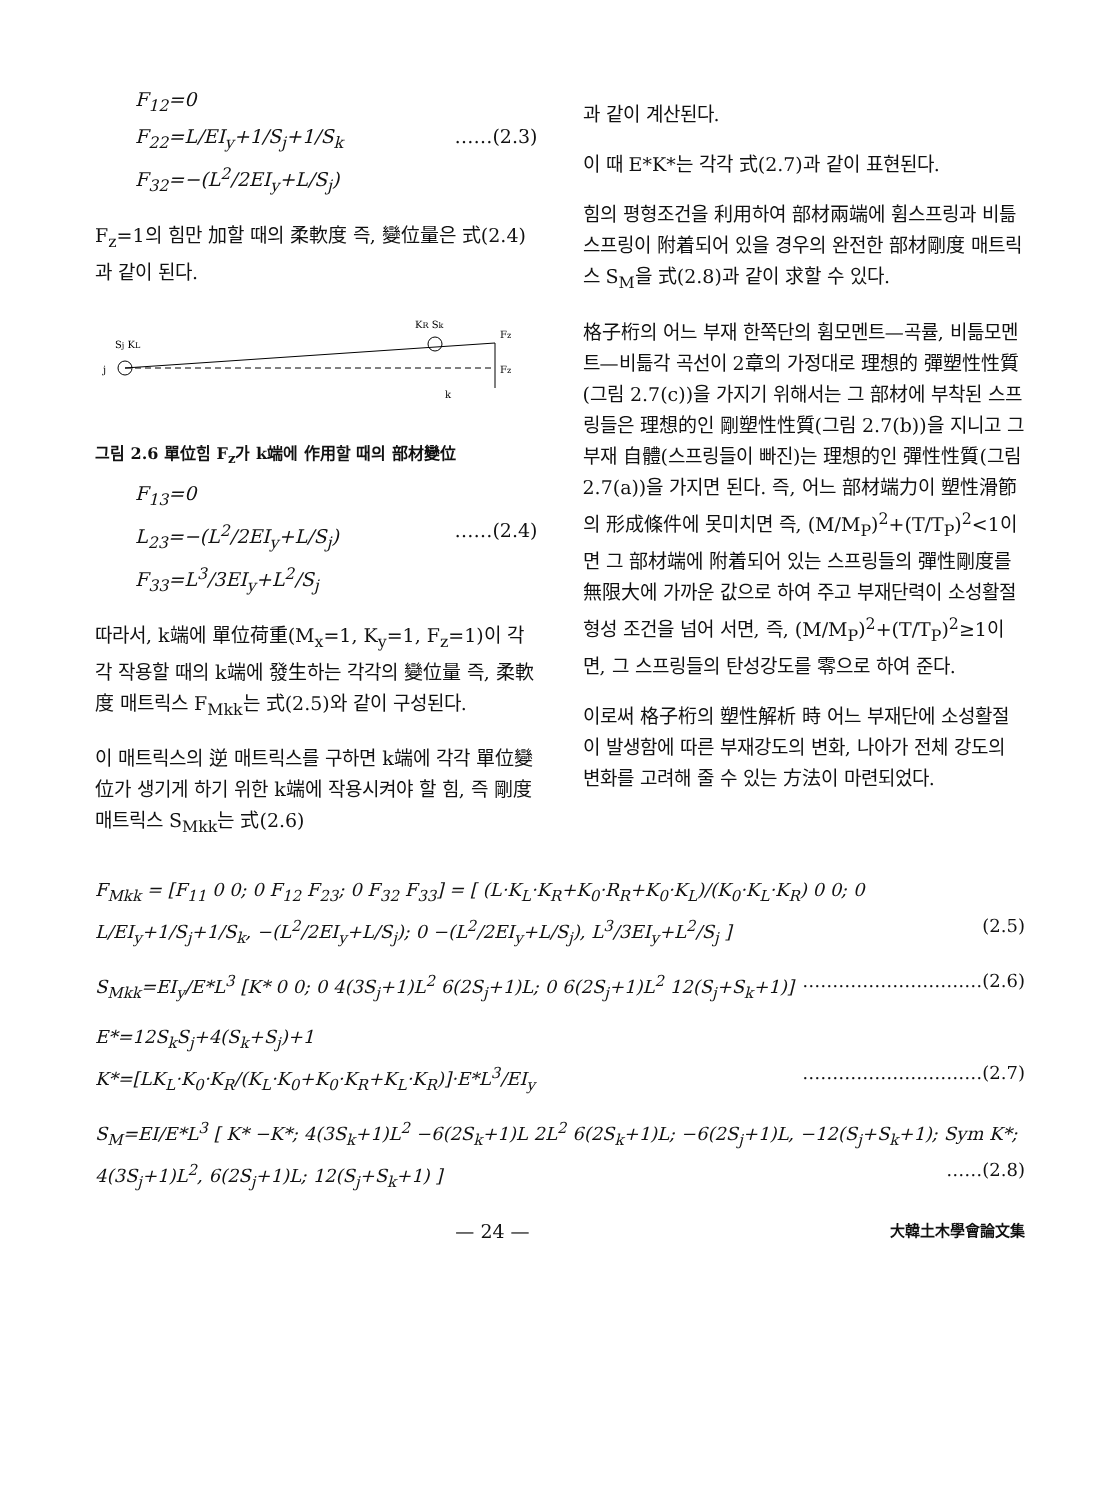F<sub>12</sub>=0
F<sub>22</sub>=L/EI<sub>y</sub>+1/S<sub>j</sub>+1/S<sub>k</sub> ……(2.3)
F<sub>32</sub>=−(L<sup>2</sup>/2EI<sub>y</sub>+L/S<sub>j</sub>)
F<sub>z</sub>=1의 힘만 加할 때의 柔軟度 즉, 變位量은 式(2.4)과 같이 된다.
Sj KL
KR Sk
Fz
Fz
j
k
그림 2.6 單位힘 F<sub>z</sub>가 k端에 作用할 때의 部材變位
F<sub>13</sub>=0
L<sub>23</sub>=−(L<sup>2</sup>/2EI<sub>y</sub>+L/S<sub>j</sub>) ……(2.4)
F<sub>33</sub>=L<sup>3</sup>/3EI<sub>y</sub>+L<sup>2</sup>/S<sub>j</sub>
따라서, k端에 單位荷重(M<sub>x</sub>=1, K<sub>y</sub>=1, F<sub>z</sub>=1)이 각각 작용할 때의 k端에 發生하는 각각의 變位量 즉, 柔軟度 매트릭스 F<sub>Mkk</sub>는 式(2.5)와 같이 구성된다.
이 매트릭스의 逆 매트릭스를 구하면 k端에 각각 單位變位가 생기게 하기 위한 k端에 작용시켜야 할 힘, 즉 剛度 매트릭스 S<sub>Mkk</sub>는 式(2.6)
과 같이 계산된다.
이 때 E*K*는 각각 式(2.7)과 같이 표현된다.
힘의 평형조건을 利用하여 部材兩端에 휨스프링과 비틂스프링이 附着되어 있을 경우의 완전한 部材剛度 매트릭스 S<sub>M</sub>을 式(2.8)과 같이 求할 수 있다.
格子桁의 어느 부재 한쪽단의 휨모멘트—곡률, 비틂모멘트—비틂각 곡선이 2章의 가정대로 理想的 彈塑性性質(그림 2.7(c))을 가지기 위해서는 그 部材에 부착된 스프링들은 理想的인 剛塑性性質(그림 2.7(b))을 지니고 그 부재 自體(스프링들이 빠진)는 理想的인 彈性性質(그림 2.7(a))을 가지면 된다. 즉, 어느 部材端力이 塑性滑節의 形成條件에 못미치면 즉, (M/M<sub>P</sub>)<sup>2</sup>+(T/T<sub>P</sub>)<sup>2</sup><1이면 그 部材端에 附着되어 있는 스프링들의 彈性剛度를 無限大에 가까운 값으로 하여 주고 부재단력이 소성활절 형성 조건을 넘어 서면, 즉, (M/M<sub>P</sub>)<sup>2</sup>+(T/T<sub>P</sub>)<sup>2</sup>≥1이면, 그 스프링들의 탄성강도를 零으로 하여 준다.
이로써 格子桁의 塑性解析 時 어느 부재단에 소성활절이 발생함에 따른 부재강도의 변화, 나아가 전체 강도의 변화를 고려해 줄 수 있는 方法이 마련되었다.
F<sub>Mkk</sub> = [F<sub>11</sub> 0 0; 0 F<sub>12</sub> F<sub>23</sub>; 0 F<sub>32</sub> F<sub>33</sub>] = [ (L·K<sub>L</sub>·K<sub>R</sub>+K<sub>0</sub>·R<sub>R</sub>+K<sub>0</sub>·K<sub>L</sub>)/(K<sub>0</sub>·K<sub>L</sub>·K<sub>R</sub>) 0 0; 0 L/EI<sub>y</sub>+1/S<sub>j</sub>+1/S<sub>k</sub>, −(L<sup>2</sup>/2EI<sub>y</sub>+L/S<sub>j</sub>); 0 −(L<sup>2</sup>/2EI<sub>y</sub>+L/S<sub>j</sub>), L<sup>3</sup>/3EI<sub>y</sub>+L<sup>2</sup>/S<sub>j</sub> ] (2.5)
S<sub>Mkk</sub>=EI<sub>y</sub>/E*L<sup>3</sup> [K* 0 0; 0 4(3S<sub>j</sub>+1)L<sup>2</sup> 6(2S<sub>j</sub>+1)L; 0 6(2S<sub>j</sub>+1)L<sup>2</sup> 12(S<sub>j</sub>+S<sub>k</sub>+1)] …………………………(2.6)
E*=12S<sub>k</sub>S<sub>j</sub>+4(S<sub>k</sub>+S<sub>j</sub>)+1
K*=[LK<sub>L</sub>·K<sub>0</sub>·K<sub>R</sub>/(K<sub>L</sub>·K<sub>0</sub>+K<sub>0</sub>·K<sub>R</sub>+K<sub>L</sub>·K<sub>R</sub>)]·E*L<sup>3</sup>/EI<sub>y</sub> …………………………(2.7)
S<sub>M</sub>=EI/E*L<sup>3</sup> [ K* −K*; 4(3S<sub>k</sub>+1)L<sup>2</sup> −6(2S<sub>k</sub>+1)L 2L<sup>2</sup> 6(2S<sub>k</sub>+1)L; −6(2S<sub>j</sub>+1)L, −12(S<sub>j</sub>+S<sub>k</sub>+1); Sym K*; 4(3S<sub>j</sub>+1)L<sup>2</sup>, 6(2S<sub>j</sub>+1)L; 12(S<sub>j</sub>+S<sub>k</sub>+1) ] ……(2.8)
— 24 — 大韓土木學會論文集